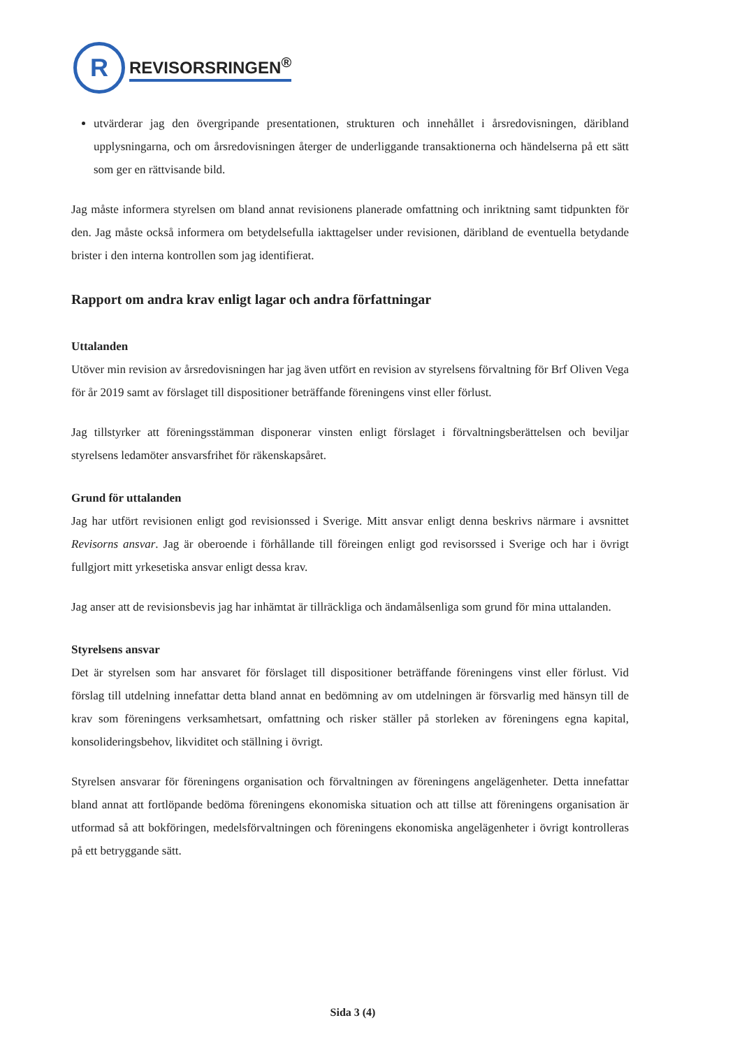R
REVISORSRINGEN<sup>®</sup>
utvärderar jag den övergripande presentationen, strukturen och innehållet i årsredovisningen, däribland upplysningarna, och om årsredovisningen återger de underliggande transaktionerna och händelserna på ett sätt som ger en rättvisande bild.
Jag måste informera styrelsen om bland annat revisionens planerade omfattning och inriktning samt tidpunkten för den. Jag måste också informera om betydelsefulla iakttagelser under revisionen, däribland de eventuella betydande brister i den interna kontrollen som jag identifierat.
Rapport om andra krav enligt lagar och andra författningar
Uttalanden
Utöver min revision av årsredovisningen har jag även utfört en revision av styrelsens förvaltning för Brf Oliven Vega för år 2019 samt av förslaget till dispositioner beträffande föreningens vinst eller förlust.
Jag tillstyrker att föreningsstämman disponerar vinsten enligt förslaget i förvaltningsberättelsen och beviljar styrelsens ledamöter ansvarsfrihet för räkenskapsåret.
Grund för uttalanden
Jag har utfört revisionen enligt god revisionssed i Sverige. Mitt ansvar enligt denna beskrivs närmare i avsnittet Revisorns ansvar. Jag är oberoende i förhållande till föreingen enligt god revisorssed i Sverige och har i övrigt fullgjort mitt yrkesetiska ansvar enligt dessa krav.
Jag anser att de revisionsbevis jag har inhämtat är tillräckliga och ändamålsenliga som grund för mina uttalanden.
Styrelsens ansvar
Det är styrelsen som har ansvaret för förslaget till dispositioner beträffande föreningens vinst eller förlust. Vid förslag till utdelning innefattar detta bland annat en bedömning av om utdelningen är försvarlig med hänsyn till de krav som föreningens verksamhetsart, omfattning och risker ställer på storleken av föreningens egna kapital, konsolideringsbehov, likviditet och ställning i övrigt.
Styrelsen ansvarar för föreningens organisation och förvaltningen av föreningens angelägenheter. Detta innefattar bland annat att fortlöpande bedöma föreningens ekonomiska situation och att tillse att föreningens organisation är utformad så att bokföringen, medelsförvaltningen och föreningens ekonomiska angelägenheter i övrigt kontrolleras på ett betryggande sätt.
Sida 3 (4)